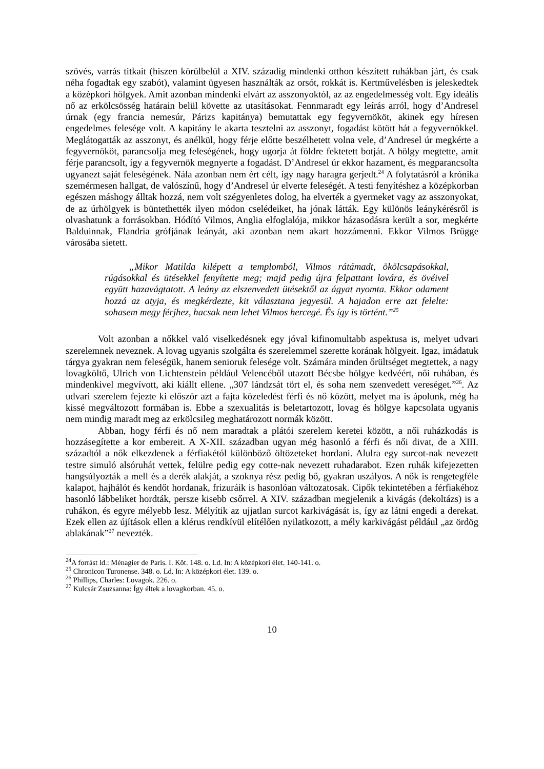szövés, varrás titkait (hiszen körülbelül a XIV. századig mindenki otthon készített ruhákban járt, és csak néha fogadtak egy szabót), valamint ügyesen használták az orsót, rokkát is. Kertművelésben is jeleskedtek a középkori hölgyek. Amit azonban mindenki elvárt az asszonyoktól, az az engedelmesség volt. Egy ideális nő az erkölcsösség határain belül követte az utasításokat. Fennmaradt egy leírás arról, hogy d’Andresel úrnak (egy francia nemesúr, Párizs kapitánya) bemutattak egy fegyvernököt, akinek egy híresen engedelmes felesége volt. A kapitány le akarta tesztelni az asszonyt, fogadást kötött hát a fegyvernökkel. Meglátogatták az asszonyt, és anélkül, hogy férje előtte beszélhetett volna vele, d’Andresel úr megkérte a fegyvernököt, parancsolja meg feleségének, hogy ugorja át földre fektetett botját. A hölgy megtette, amit férje parancsolt, így a fegyvernök megnyerte a fogadást. D’Andresel úr ekkor hazament, és megparancsolta ugyanezt saját feleségének. Nála azonban nem ért célt, így nagy haragra gerjedt.<sup>24</sup> A folytatásról a krónika szemérmesen hallgat, de valószínű, hogy d’Andresel úr elverte feleségét. A testi fenyítéshez a középkorban egészen máshogy álltak hozzá, nem volt szégyenletes dolog, ha elverték a gyermeket vagy az asszonyokat, de az úrhölgyek is büntethették ilyen módon cselédeiket, ha jónak látták. Egy különös leánykérésről is olvashatunk a forrásokban. Hódító Vilmos, Anglia elfoglalója, mikkor házasodásra került a sor, megkérte Balduinnak, Flandria grófjának leányát, aki azonban nem akart hozzámenni. Ekkor Vilmos Brügge városába sietett.
„Mikor Matilda kilépett a templomból, Vilmos rátámadt, ökölcsapásokkal, rúgásokkal és ütésekkel fenyítette meg; majd pedig újra felpattant lovára, és övéivel együtt hazavágtatott. A leány az elszenvedett ütésektől az ágyat nyomta. Ekkor odament hozzá az atyja, és megkérdezte, kit választana jegyesül. A hajadon erre azt felelte: sohasem megy férjhez, hacsak nem lehet Vilmos hercegé. És így is történt.”<sup>25</sup>
Volt azonban a nőkkel való viselkedésnek egy jóval kifinomultabb aspektusa is, melyet udvari szerelemnek neveznek. A lovag ugyanis szolgálta és szerelemmel szerette korának hölgyeit. Igaz, imádatuk tárgya gyakran nem feleségük, hanem senioruk felesége volt. Számára minden őrültséget megtettek, a nagy lovagköltő, Ulrich von Lichtenstein például Velencéből utazott Bécsbe hölgye kedvéért, női ruhában, és mindenkivel megvívott, aki kiállt ellene. „307 lándzsát tört el, és soha nem szenvedett vereséget.”<sup>26</sup>. Az udvari szerelem fejezte ki először azt a fajta közeledést férfi és nő között, melyet ma is ápolunk, még ha kissé megváltozott formában is. Ebbe a szexualitás is beletartozott, lovag és hölgye kapcsolata ugyanis nem mindig maradt meg az erkölcsileg meghatározott normák között.
Abban, hogy férfi és nő nem maradtak a plátói szerelem keretei között, a női ruházkodás is hozzásegítette a kor embereit. A X-XII. században ugyan még hasonló a férfi és női divat, de a XIII. századtól a nők elkezdenek a férfiakétól különböző öltözeteket hordani. Alulra egy surcot-nak nevezett testre simuló alsóruhát vettek, felülre pedig egy cotte-nak nevezett ruhadarabot. Ezen ruhák kifejezetten hangsúlyozták a mell és a derék alakját, a szoknya rész pedig bő, gyakran uszályos. A nők is rengetegféle kalapot, hajhálót és kendőt hordanak, frizuráik is hasonlóan változatosak. Cipők tekintetében a férfiakéhoz hasonló lábbeliket hordták, persze kisebb csőrrel. A XIV. században megjelenik a kivágás (dekoltázs) is a ruhákon, és egyre mélyebb lesz. Mélyítik az ujjatlan surcot karkivágását is, így az látni engedi a derekat. Ezek ellen az újítások ellen a klérus rendkívül elítélően nyilatkozott, a mély karkivágást például „az ördög ablakának”<sup>27</sup> nevezték.
<sup>24</sup> A forrást ld.: Ménagier de Paris. I. Köt. 148. o. Ld. In: A középkori élet. 140-141. o.
<sup>25</sup> Chronicon Turonense. 348. o. Ld. In: A középkori élet. 139. o.
<sup>26</sup> Phillips, Charles: Lovagok. 226. o.
<sup>27</sup> Kulcsár Zsuzsanna: Így éltek a lovagkorban. 45. o.
10